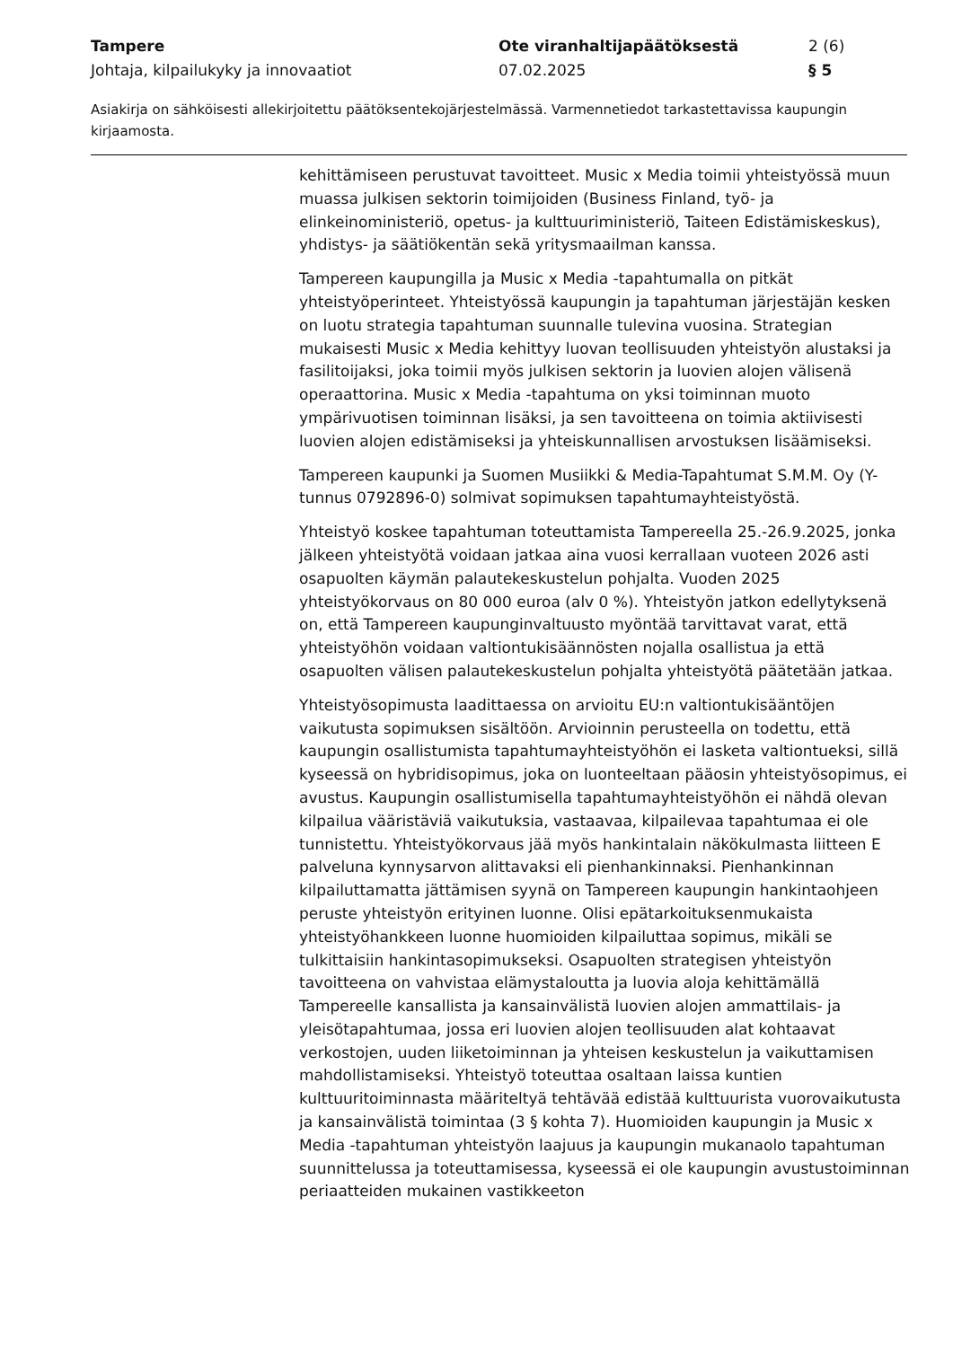Tampere Ote viranhaltijapäätöksestä 2 (6)
Johtaja, kilpailukyky ja innovaatiot 07.02.2025 § 5
Asiakirja on sähköisesti allekirjoitettu päätöksentekojärjestelmässä. Varmennetiedot tarkastettavissa kaupungin kirjaamosta.
kehittämiseen perustuvat tavoitteet. Music x Media toimii yhteistyössä muun muassa julkisen sektorin toimijoiden (Business Finland, työ- ja elinkeinoministeriö, opetus- ja kulttuuriministeriö, Taiteen Edistämiskeskus), yhdistys- ja säätiökentän sekä yritysmaailman kanssa.
Tampereen kaupungilla ja Music x Media -tapahtumalla on pitkät yhteistyöperinteet. Yhteistyössä kaupungin ja tapahtuman järjestäjän kesken on luotu strategia tapahtuman suunnalle tulevina vuosina. Strategian mukaisesti Music x Media kehittyy luovan teollisuuden yhteistyön alustaksi ja fasilitoijaksi, joka toimii myös julkisen sektorin ja luovien alojen välisenä operaattorina. Music x Media -tapahtuma on yksi toiminnan muoto ympärivuotisen toiminnan lisäksi, ja sen tavoitteena on toimia aktiivisesti luovien alojen edistämiseksi ja yhteiskunnallisen arvostuksen lisäämiseksi.
Tampereen kaupunki ja Suomen Musiikki & Media-Tapahtumat S.M.M. Oy (Y-tunnus 0792896-0) solmivat sopimuksen tapahtumayhteistyöstä.
Yhteistyö koskee tapahtuman toteuttamista Tampereella 25.-26.9.2025, jonka jälkeen yhteistyötä voidaan jatkaa aina vuosi kerrallaan vuoteen 2026 asti osapuolten käymän palautekeskustelun pohjalta. Vuoden 2025 yhteistyökorvaus on 80 000 euroa (alv 0 %). Yhteistyön jatkon edellytyksenä on, että Tampereen kaupunginvaltuusto myöntää tarvittavat varat, että yhteistyöhön voidaan valtiontukisäännösten nojalla osallistua ja että osapuolten välisen palautekeskustelun pohjalta yhteistyötä päätetään jatkaa.
Yhteistyösopimusta laadittaessa on arvioitu EU:n valtiontukisääntöjen vaikutusta sopimuksen sisältöön. Arvioinnin perusteella on todettu, että kaupungin osallistumista tapahtumayhteistyöhön ei lasketa valtiontueksi, sillä kyseessä on hybridisopimus, joka on luonteeltaan pääosin yhteistyösopimus, ei avustus. Kaupungin osallistumisella tapahtumayhteistyöhön ei nähdä olevan kilpailua vääristäviä vaikutuksia, vastaavaa, kilpailevaa tapahtumaa ei ole tunnistettu. Yhteistyökorvaus jää myös hankintalain näkökulmasta liitteen E palveluna kynnysarvon alittavaksi eli pienhankinnaksi. Pienhankinnan kilpailuttamatta jättämisen syynä on Tampereen kaupungin hankintaohjeen peruste yhteistyön erityinen luonne. Olisi epätarkoituksenmukaista yhteistyöhankkeen luonne huomioiden kilpailuttaa sopimus, mikäli se tulkittaisiin hankintasopimukseksi. Osapuolten strategisen yhteistyön tavoitteena on vahvistaa elämystaloutta ja luovia aloja kehittämällä Tampereelle kansallista ja kansainvälistä luovien alojen ammattilais- ja yleisötapahtumaa, jossa eri luovien alojen teollisuuden alat kohtaavat verkostojen, uuden liiketoiminnan ja yhteisen keskustelun ja vaikuttamisen mahdollistamiseksi. Yhteistyö toteuttaa osaltaan laissa kuntien kulttuuritoiminnasta määriteltyä tehtävää edistää kulttuurista vuorovaikutusta ja kansainvälistä toimintaa (3 § kohta 7). Huomioiden kaupungin ja Music x Media -tapahtuman yhteistyön laajuus ja kaupungin mukanaolo tapahtuman suunnittelussa ja toteuttamisessa, kyseessä ei ole kaupungin avustustoiminnan periaatteiden mukainen vastikkeeton